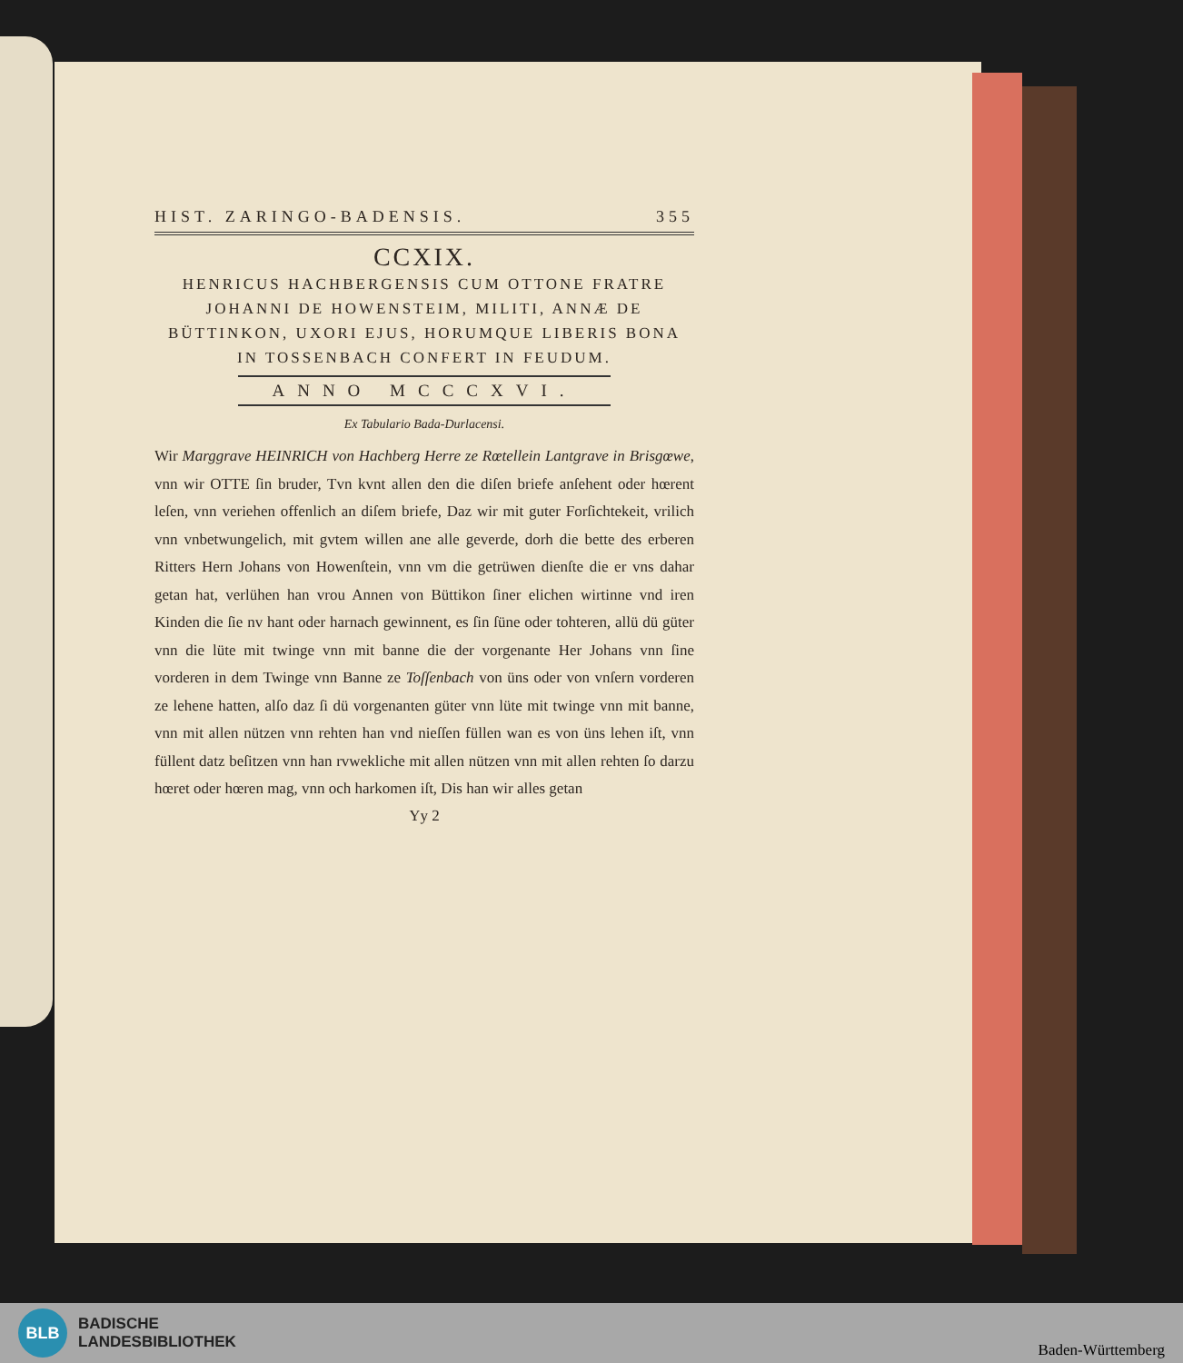HIST. ZARINGO-BADENSIS. 355
CCXIX.
HENRICUS HACHBERGENSIS CUM OTTONE FRATRE JOHANNI DE HOWENSTEIM, MILITI, ANNÆ DE BÜTTINKON, UXORI EJUS, HORUMQUE LIBERIS BONA IN TOSSENBACH CONFERT IN FEUDUM.
ANNO MCCCXVI.
Ex Tabulario Bada-Durlacensi.
Wir Marggrave HEINRICH von Hachberg Herre ze Rœtellein Lantgrave in Brisgœwe, vnn wir OTTE ſin bruder, Tvn kvnt allen den die diſen briefe anſehent oder hœrent leſen, vnn veriehen offenlich an diſem briefe, Daz wir mit guter Forſichtekeit, vrilich vnn vnbetwungelich, mit gvtem willen ane alle geverde, dorh die bette des erberen Ritters Hern Johans von Howenſtein, vnn vm die getrüwen dienſte die er vns dahar getan hat, verlühen han vrou Annen von Büttikon ſiner elichen wirtinne vnd iren Kinden die ſie nv hant oder harnach gewinnent, es ſin ſüne oder tohteren, allü dü güter vnn die lüte mit twinge vnn mit banne die der vorgenante Her Johans vnn ſine vorderen in dem Twinge vnn Banne ze Toſſenbach von üns oder von vnſern vorderen ze lehene hatten, alſo daz ſi dü vorgenanten güter vnn lüte mit twinge vnn mit banne, vnn mit allen nützen vnn rehten han vnd nieſſen füllen wan es von üns lehen iſt, vnn füllent datz beſitzen vnn han rvwekliche mit allen nützen vnn mit allen rehten ſo darzu hœret oder hœren mag, vnn och harkomen iſt, Dis han wir alles getan
Yy 2
BLB
BADISCHE
LANDESBIBLIOTHEK
Baden-Württemberg